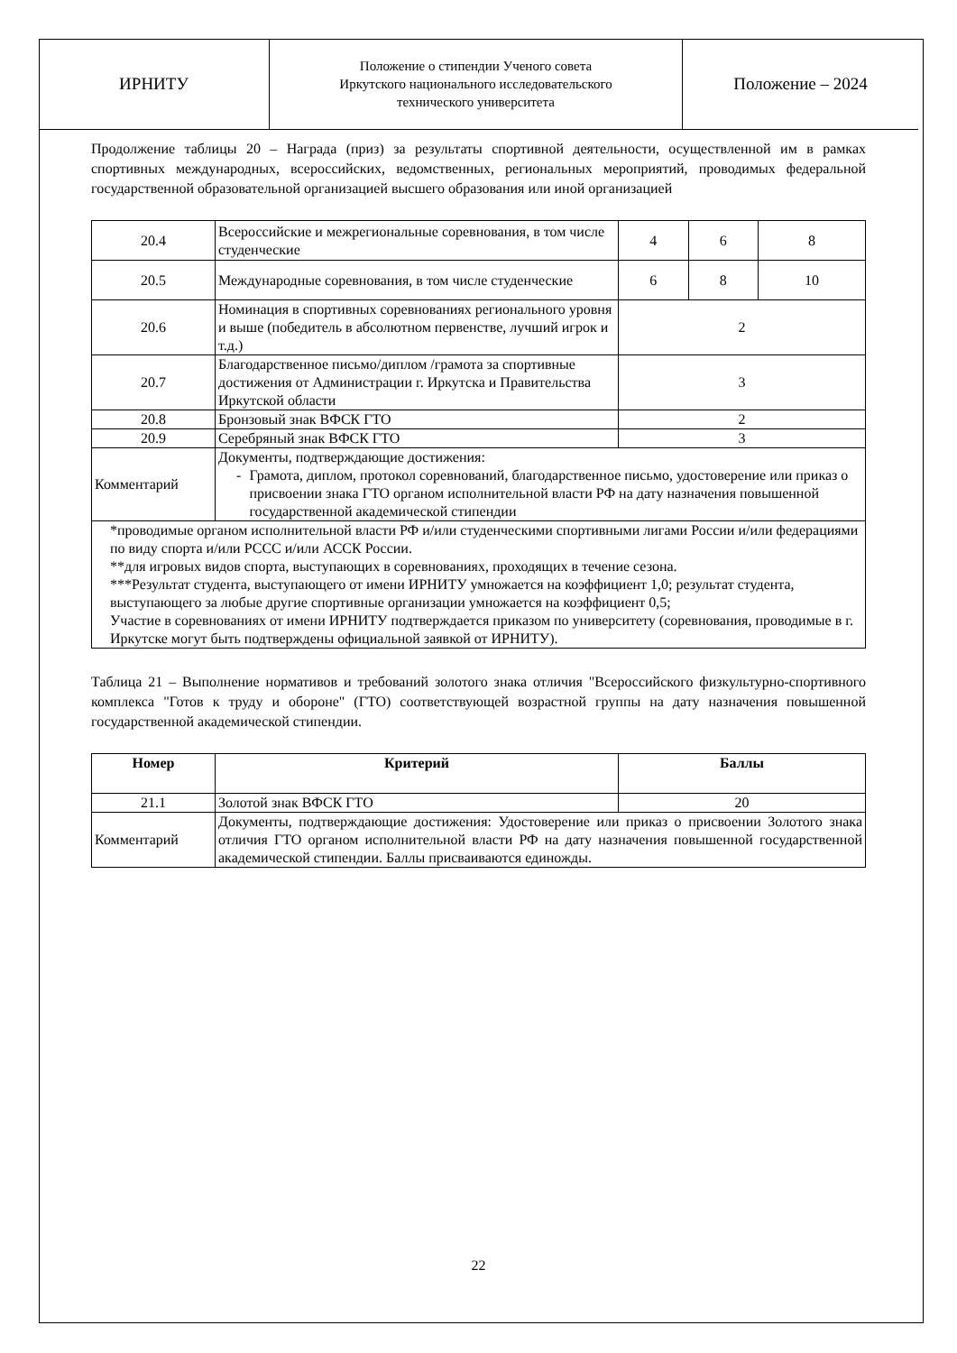ИРНИТУ
Положение о стипендии Ученого совета
Иркутского национального исследовательского
технического университета
Положение – 2024
Продолжение таблицы 20 – Награда (приз) за результаты спортивной деятельности, осуществленной им в рамках спортивных международных, всероссийских, ведомственных, региональных мероприятий, проводимых федеральной государственной образовательной организацией высшего образования или иной организацией
| 20.4 | Всероссийские и межрегиональные соревнования, в том числе студенческие | 4 | 6 | 8 |
| 20.5 | Международные соревнования, в том числе студенческие | 6 | 8 | 10 |
| 20.6 | Номинация в спортивных соревнованиях регионального уровня и выше (победитель в абсолютном первенстве, лучший игрок и т.д.) | 2 | | |
| 20.7 | Благодарственное письмо/диплом /грамота за спортивные достижения от Администрации г. Иркутска и Правительства Иркутской области | 3 | | |
| 20.8 | Бронзовый знак ВФСК ГТО | 2 | | |
| 20.9 | Серебряный знак ВФСК ГТО | 3 | | |
| Комментарий | Документы, подтверждающие достижения: - Грамота, диплом, протокол соревнований, благодарственное письмо, удостоверение или приказ о присвоении знака ГТО органом исполнительной власти РФ на дату назначения повышенной государственной академической стипендии | | | |
| *проводимые органом исполнительной власти РФ и/или студенческими спортивными лигами России и/или федерациями по виду спорта и/или РССС и/или АССК России. **для игровых видов спорта, выступающих в соревнованиях, проходящих в течение сезона. ***Результат студента, выступающего от имени ИРНИТУ умножается на коэффициент 1,0; результат студента, выступающего за любые другие спортивные организации умножается на коэффициент 0,5; Участие в соревнованиях от имени ИРНИТУ подтверждается приказом по университету (соревнования, проводимые в г. Иркутске могут быть подтверждены официальной заявкой от ИРНИТУ). | | | | |
Таблица 21 – Выполнение нормативов и требований золотого знака отличия "Всероссийского физкультурно-спортивного комплекса "Готов к труду и обороне" (ГТО) соответствующей возрастной группы на дату назначения повышенной государственной академической стипендии.
| Номер | Критерий | Баллы |
| --- | --- | --- |
| 21.1 | Золотой знак ВФСК ГТО | 20 |
| Комментарий | Документы, подтверждающие достижения: Удостоверение или приказ о присвоении Золотого знака отличия ГТО органом исполнительной власти РФ на дату назначения повышенной государственной академической стипендии. Баллы присваиваются единожды. | |
22